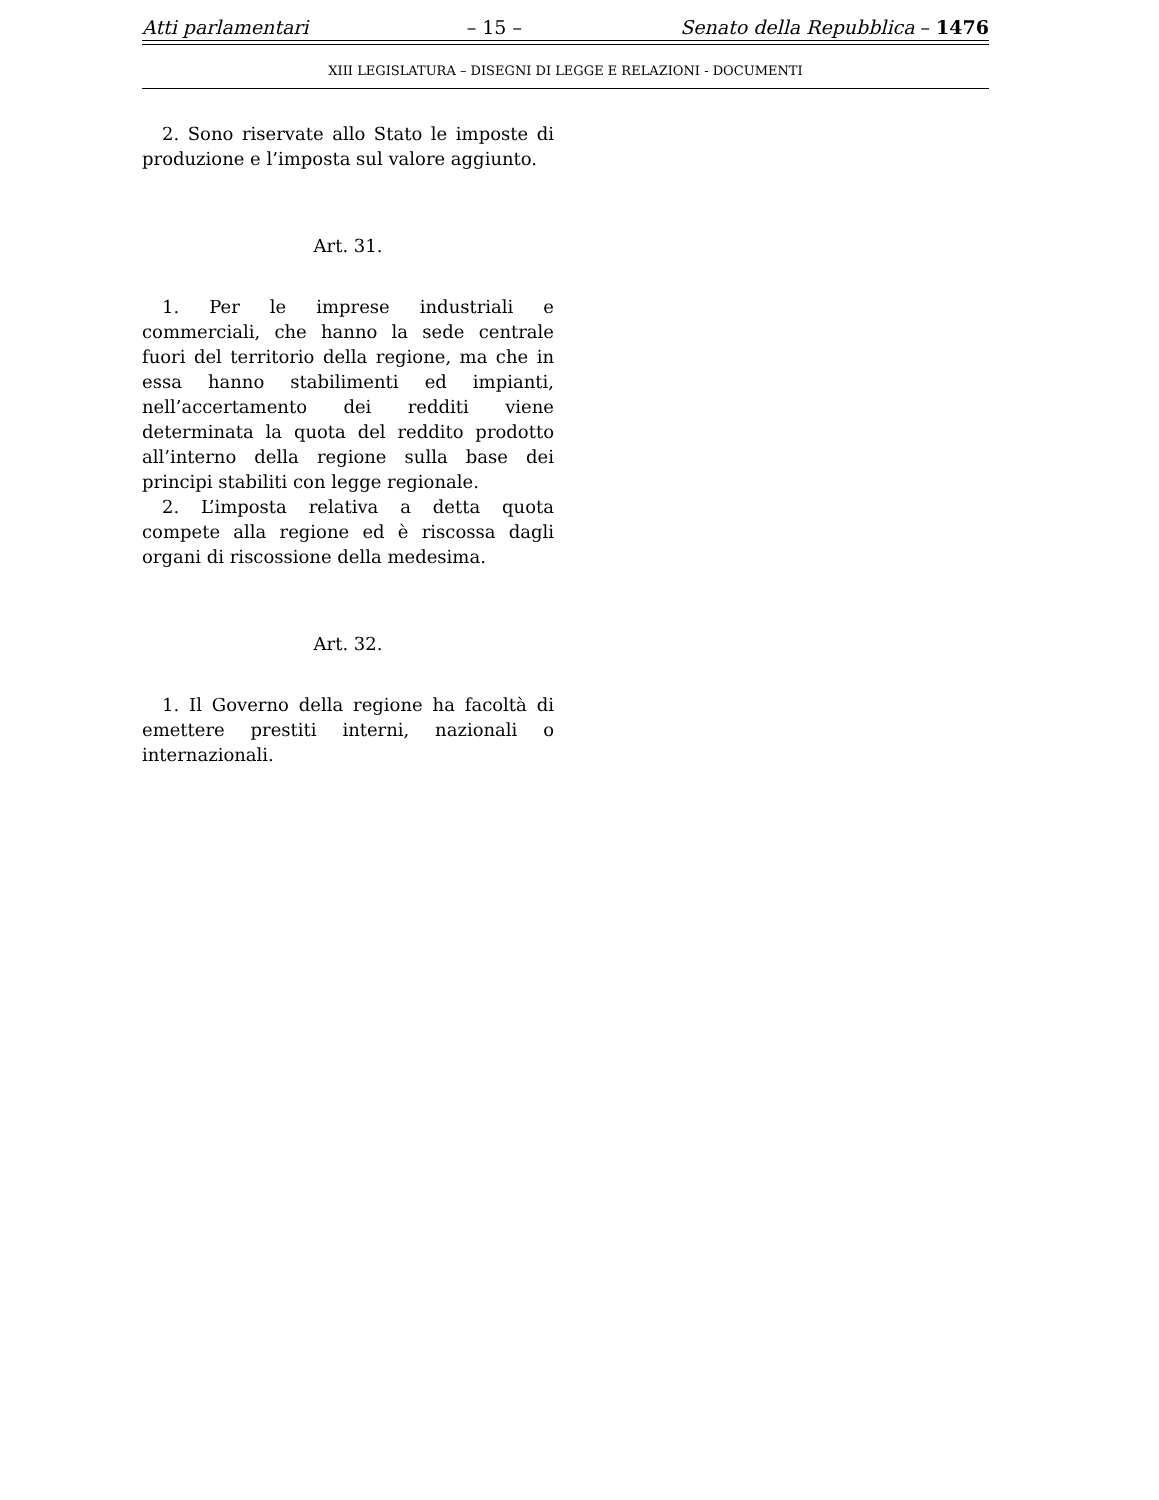Atti parlamentari – 15 – Senato della Repubblica – 1476
XIII LEGISLATURA – DISEGNI DI LEGGE E RELAZIONI - DOCUMENTI
2. Sono riservate allo Stato le imposte di produzione e l’imposta sul valore aggiunto.
Art. 31.
1. Per le imprese industriali e commerciali, che hanno la sede centrale fuori del territorio della regione, ma che in essa hanno stabilimenti ed impianti, nell’accertamento dei redditi viene determinata la quota del reddito prodotto all’interno della regione sulla base dei principi stabiliti con legge regionale.
2. L’imposta relativa a detta quota compete alla regione ed è riscossa dagli organi di riscossione della medesima.
Art. 32.
1. Il Governo della regione ha facoltà di emettere prestiti interni, nazionali o internazionali.